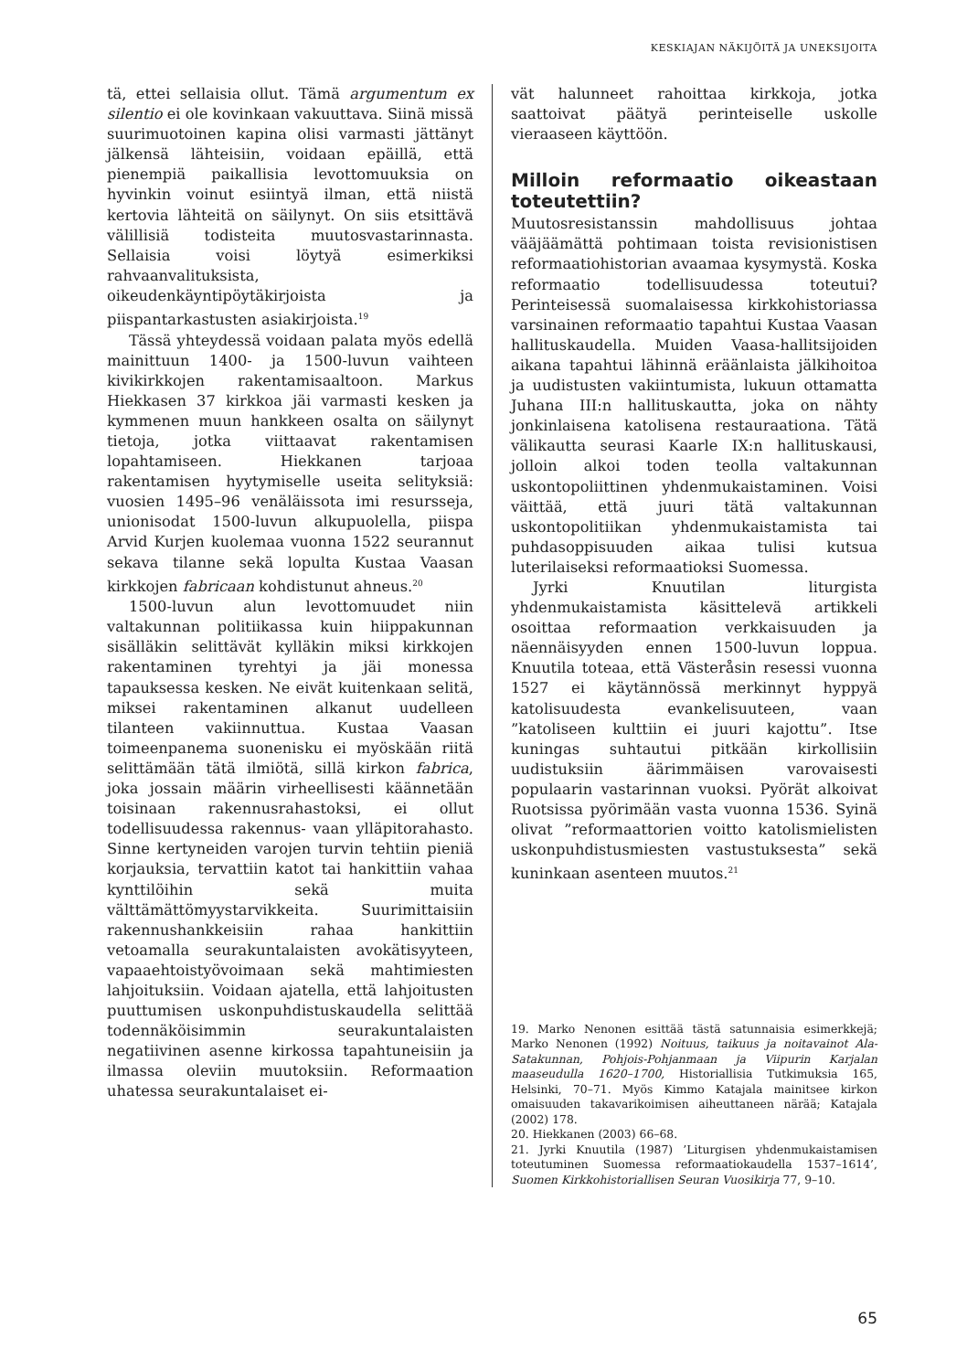KESKIAJAN NÄKIJÖITÄ JA UNEKSIJOITA
tä, ettei sellaisia ollut. Tämä argumentum ex silentio ei ole kovinkaan vakuuttava. Siinä missä suurimuotoinen kapina olisi varmasti jättänyt jälkensä lähteisiin, voidaan epäillä, että pienempiä paikallisia levottomuuksia on hyvinkin voinut esiintyä ilman, että niistä kertovia lähteitä on säilynyt. On siis etsittävä välillisiä todisteita muutosvastarinnasta. Sellaisia voisi löytyä esimerkiksi rahvaanvalituksista, oikeudenkäyntipöytäkirjoista ja piispantarkastusten asiakirjoista.<sup>19</sup>
Tässä yhteydessä voidaan palata myös edellä mainittuun 1400- ja 1500-luvun vaihteen kivikirkkojen rakentamisaaltoon. Markus Hiekkasen 37 kirkkoa jäi varmasti kesken ja kymmenen muun hankkeen osalta on säilynyt tietoja, jotka viittaavat rakentamisen lopahtamiseen. Hiekkanen tarjoaa rakentamisen hyytymiselle useita selityksiä: vuosien 1495–96 venäläissota imi resursseja, unionisodat 1500-luvun alkupuolella, piispa Arvid Kurjen kuolemaa vuonna 1522 seurannut sekava tilanne sekä lopulta Kustaa Vaasan kirkkojen fabricaan kohdistunut ahneus.<sup>20</sup>
1500-luvun alun levottomuudet niin valtakunnan politiikassa kuin hiippakunnan sisälläkin selittävät kylläkin miksi kirkkojen rakentaminen tyrehtyi ja jäi monessa tapauksessa kesken. Ne eivät kuitenkaan selitä, miksei rakentaminen alkanut uudelleen tilanteen vakiinnuttua. Kustaa Vaasan toimeenpanema suonenisku ei myöskään riitä selittämään tätä ilmiötä, sillä kirkon fabrica, joka jossain määrin virheellisesti käännetään toisinaan rakennusrahastoksi, ei ollut todellisuudessa rakennus- vaan ylläpitorahasto. Sinne kertyneiden varojen turvin tehtiin pieniä korjauksia, tervattiin katot tai hankittiin vahaa kynttilöihin sekä muita välttämättömyystarvikkeita. Suurimittaisiin rakennushankkeisiin rahaa hankittiin vetoamalla seurakuntalaisten avokätisyyteen, vapaaehtoistyövoimaan sekä mahtimiesten lahjoituksiin. Voidaan ajatella, että lahjoitusten puuttumisen uskonpuhdistuskaudella selittää todennäköisimmin seurakuntalaisten negatiivinen asenne kirkossa tapahtuneisiin ja ilmassa oleviin muutoksiin. Reformaation uhatessa seurakuntalaiset ei-
vät halunneet rahoittaa kirkkoja, jotka saattoivat päätyä perinteiselle uskolle vieraaseen käyttöön.
Milloin reformaatio oikeastaan toteutettiin?
Muutosresistanssin mahdollisuus johtaa vääjäämättä pohtimaan toista revisionistisen reformaatiohistorian avaamaa kysymystä. Koska reformaatio todellisuudessa toteutui? Perinteisessä suomalaisessa kirkkohistoriassa varsinainen reformaatio tapahtui Kustaa Vaasan hallituskaudella. Muiden Vaasa-hallitsijoiden aikana tapahtui lähinnä eräänlaista jälkihoitoa ja uudistusten vakiintumista, lukuun ottamatta Juhana III:n hallituskautta, joka on nähty jonkinlaisena katolisena restauraationa. Tätä välikautta seurasi Kaarle IX:n hallituskausi, jolloin alkoi toden teolla valtakunnan uskontopoliittinen yhdenmukaistaminen. Voisi väittää, että juuri tätä valtakunnan uskontopolitiikan yhdenmukaistamista tai puhdasoppisuuden aikaa tulisi kutsua luterilaiseksi reformaatioksi Suomessa.
Jyrki Knuutilan liturgista yhdenmukaistamista käsittelevä artikkeli osoittaa reformaation verkkaisuuden ja näennäisyyden ennen 1500-luvun loppua. Knuutila toteaa, että Västeråsin resessi vuonna 1527 ei käytännössä merkinnyt hyppyä katolisuudesta evankelisuuteen, vaan ”katoliseen kulttiin ei juuri kajottu”. Itse kuningas suhtautui pitkään kirkollisiin uudistuksiin äärimmäisen varovaisesti populaarin vastarinnan vuoksi. Pyörät alkoivat Ruotsissa pyörimään vasta vuonna 1536. Syinä olivat ”reformaattorien voitto katolismielisten uskonpuhdistusmiesten vastustuksesta” sekä kuninkaan asenteen muutos.<sup>21</sup>
19. Marko Nenonen esittää tästä satunnaisia esimerkkejä; Marko Nenonen (1992) Noituus, taikuus ja noitavainot Ala-Satakunnan, Pohjois-Pohjanmaan ja Viipurin Karjalan maaseudulla 1620–1700, Historiallisia Tutkimuksia 165, Helsinki, 70–71. Myös Kimmo Katajala mainitsee kirkon omaisuuden takavarikoimisen aiheuttaneen närää; Katajala (2002) 178.
20. Hiekkanen (2003) 66–68.
21. Jyrki Knuutila (1987) ’Liturgisen yhdenmukaistamisen toteutuminen Suomessa reformaatiokaudella 1537–1614’, Suomen Kirkkohistoriallisen Seuran Vuosikirja 77, 9–10.
65